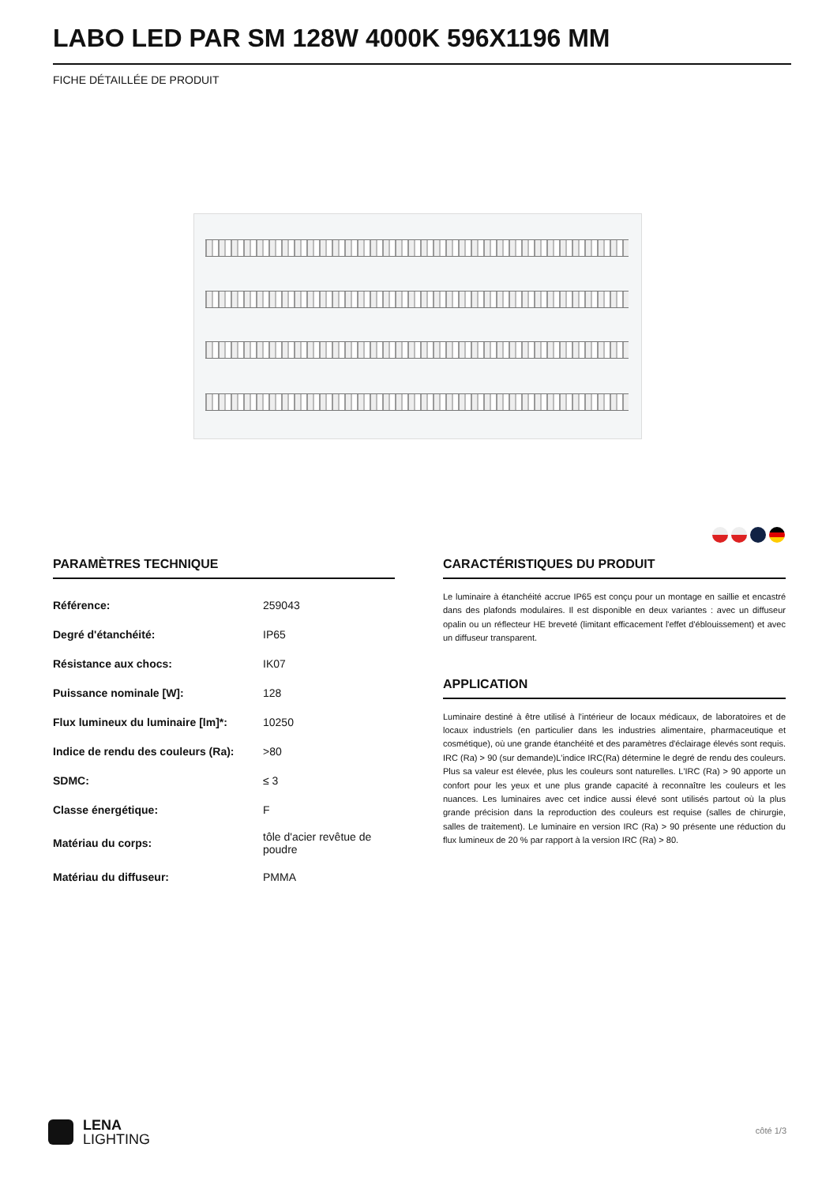LABO LED PAR SM 128W 4000K 596X1196 MM
FICHE DÉTAILLÉE DE PRODUIT
PARAMÈTRES TECHNIQUE
| Référence: | 259043 |
| Degré d'étanchéité: | IP65 |
| Résistance aux chocs: | IK07 |
| Puissance nominale [W]: | 128 |
| Flux lumineux du luminaire [lm]*: | 10250 |
| Indice de rendu des couleurs (Ra): | >80 |
| SDMC: | ≤ 3 |
| Classe énergétique: | F |
| Matériau du corps: | tôle d'acier revêtue de poudre |
| Matériau du diffuseur: | PMMA |
CARACTÉRISTIQUES DU PRODUIT
Le luminaire à étanchéité accrue IP65 est conçu pour un montage en saillie et encastré dans des plafonds modulaires. Il est disponible en deux variantes : avec un diffuseur opalin ou un réflecteur HE breveté (limitant efficacement l'effet d'éblouissement) et avec un diffuseur transparent.
APPLICATION
Luminaire destiné à être utilisé à l'intérieur de locaux médicaux, de laboratoires et de locaux industriels (en particulier dans les industries alimentaire, pharmaceutique et cosmétique), où une grande étanchéité et des paramètres d'éclairage élevés sont requis. IRC (Ra) > 90 (sur demande)L'indice IRC(Ra) détermine le degré de rendu des couleurs. Plus sa valeur est élevée, plus les couleurs sont naturelles. L'IRC (Ra) > 90 apporte un confort pour les yeux et une plus grande capacité à reconnaître les couleurs et les nuances. Les luminaires avec cet indice aussi élevé sont utilisés partout où la plus grande précision dans la reproduction des couleurs est requise (salles de chirurgie, salles de traitement). Le luminaire en version IRC (Ra) > 90 présente une réduction du flux lumineux de 20 % par rapport à la version IRC (Ra) > 80.
LENA
LIGHTING
côté 1/3